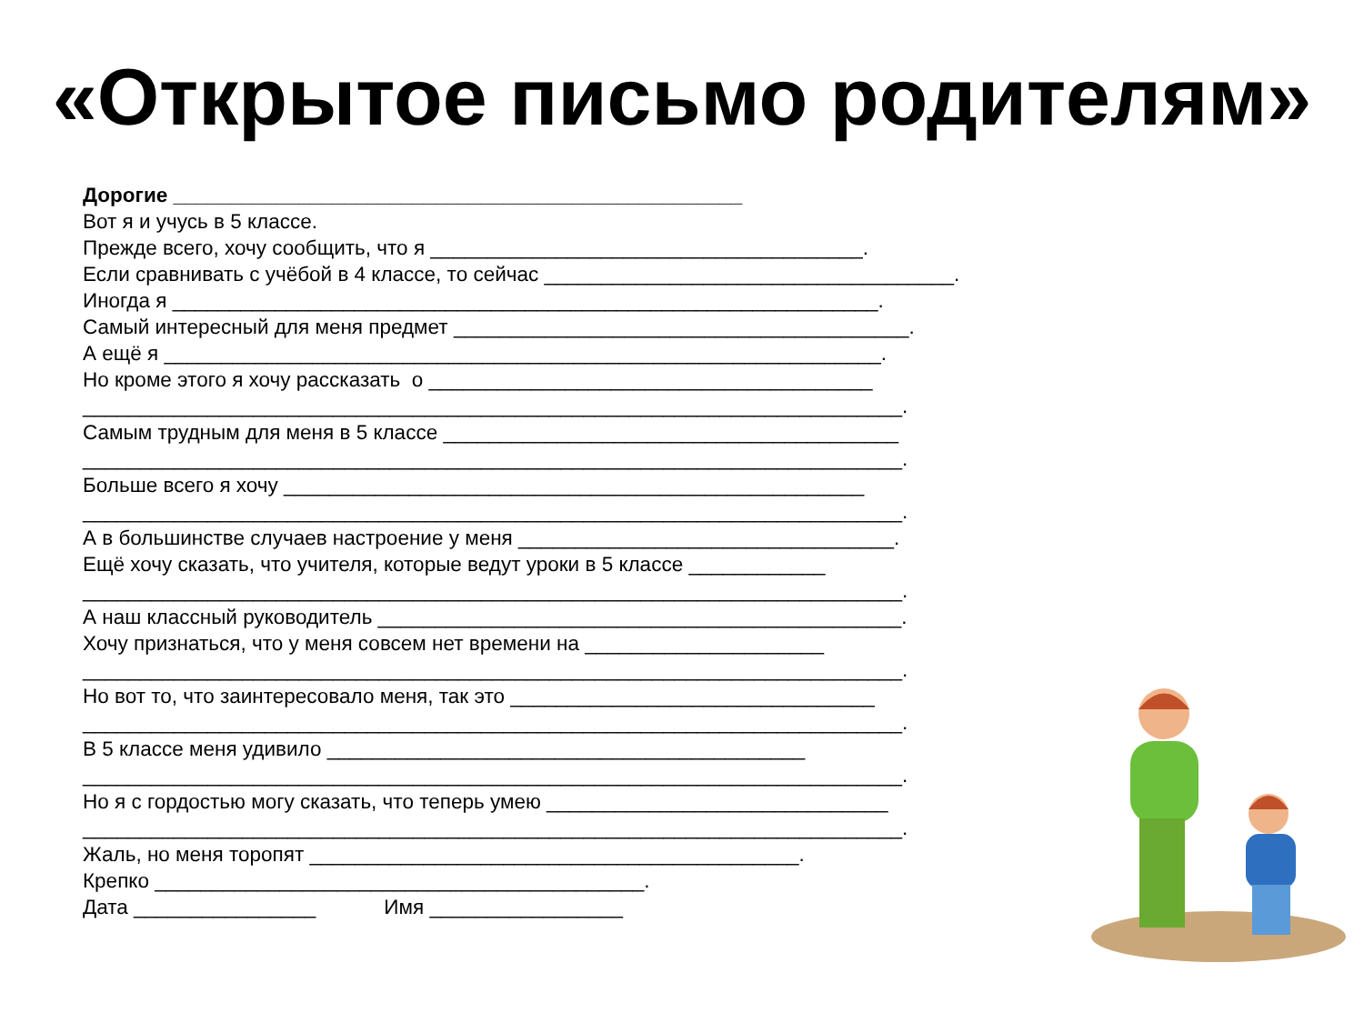«Открытое письмо родителям»
Дорогие __________________________________________________ Вот я и учусь в 5 классе. Прежде всего, хочу сообщить, что я ______________________________________. Если сравнивать с учёбой в 4 классе, то сейчас ____________________________________. Иногда я ______________________________________________________________. Самый интересный для меня предмет ________________________________________. А ещё я _______________________________________________________________. Но кроме этого я хочу рассказать о _______________________________________ ________________________________________________________________________. Самым трудным для меня в 5 классе ________________________________________ ________________________________________________________________________. Больше всего я хочу ___________________________________________________ ________________________________________________________________________. А в большинстве случаев настроение у меня _________________________________. Ещё хочу сказать, что учителя, которые ведут уроки в 5 классе ____________ ________________________________________________________________________. А наш классный руководитель ______________________________________________. Хочу признаться, что у меня совсем нет времени на _____________________ ________________________________________________________________________. Но вот то, что заинтересовало меня, так это ________________________________ ________________________________________________________________________. В 5 классе меня удивило __________________________________________ ________________________________________________________________________. Но я с гордостью могу сказать, что теперь умею ______________________________ ________________________________________________________________________. Жаль, но меня торопят ___________________________________________. Крепко ___________________________________________. Дата ________________ Имя _________________